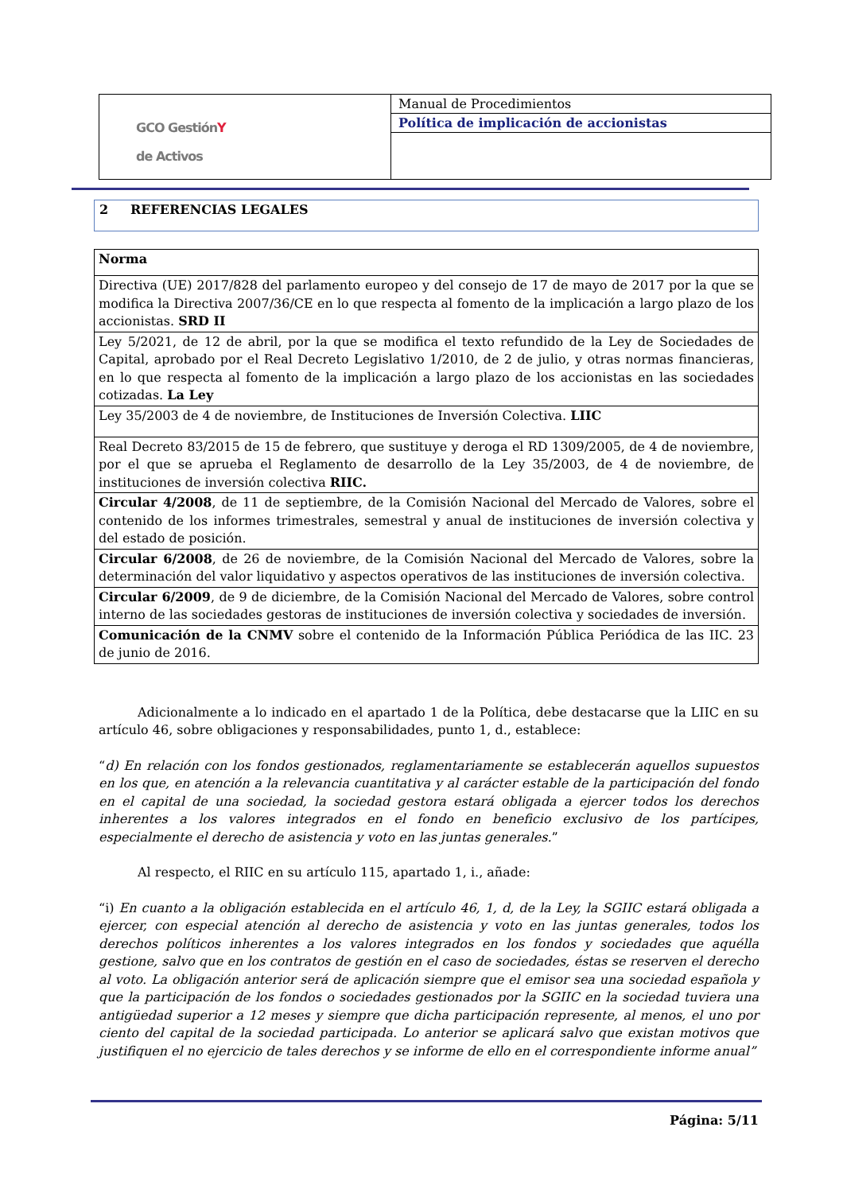| GCO Gestión Y de Activos | Manual de Procedimientos |
| | Política de implicación de accionistas |
2 REFERENCIAS LEGALES
| Norma |
| --- |
| Directiva (UE) 2017/828 del parlamento europeo y del consejo de 17 de mayo de 2017 por la que se modifica la Directiva 2007/36/CE en lo que respecta al fomento de la implicación a largo plazo de los accionistas. SRD II |
| Ley 5/2021, de 12 de abril, por la que se modifica el texto refundido de la Ley de Sociedades de Capital, aprobado por el Real Decreto Legislativo 1/2010, de 2 de julio, y otras normas financieras, en lo que respecta al fomento de la implicación a largo plazo de los accionistas en las sociedades cotizadas. La Ley |
| Ley 35/2003 de 4 de noviembre, de Instituciones de Inversión Colectiva. LIIC |
| Real Decreto 83/2015 de 15 de febrero, que sustituye y deroga el RD 1309/2005, de 4 de noviembre, por el que se aprueba el Reglamento de desarrollo de la Ley 35/2003, de 4 de noviembre, de instituciones de inversión colectiva RIIC. |
| Circular 4/2008 , de 11 de septiembre, de la Comisión Nacional del Mercado de Valores, sobre el contenido de los informes trimestrales, semestral y anual de instituciones de inversión colectiva y del estado de posición. |
| Circular 6/2008 , de 26 de noviembre, de la Comisión Nacional del Mercado de Valores, sobre la determinación del valor liquidativo y aspectos operativos de las instituciones de inversión colectiva. |
| Circular 6/2009 , de 9 de diciembre, de la Comisión Nacional del Mercado de Valores, sobre control interno de las sociedades gestoras de instituciones de inversión colectiva y sociedades de inversión. |
| Comunicación de la CNMV sobre el contenido de la Información Pública Periódica de las IIC. 23 de junio de 2016. |
Adicionalmente a lo indicado en el apartado 1 de la Política, debe destacarse que la LIIC en su artículo 46, sobre obligaciones y responsabilidades, punto 1, d., establece:
“d) En relación con los fondos gestionados, reglamentariamente se establecerán aquellos supuestos en los que, en atención a la relevancia cuantitativa y al carácter estable de la participación del fondo en el capital de una sociedad, la sociedad gestora estará obligada a ejercer todos los derechos inherentes a los valores integrados en el fondo en beneficio exclusivo de los partícipes, especialmente el derecho de asistencia y voto en las juntas generales.”
Al respecto, el RIIC en su artículo 115, apartado 1, i., añade:
“i) En cuanto a la obligación establecida en el artículo 46, 1, d, de la Ley, la SGIIC estará obligada a ejercer, con especial atención al derecho de asistencia y voto en las juntas generales, todos los derechos políticos inherentes a los valores integrados en los fondos y sociedades que aquélla gestione, salvo que en los contratos de gestión en el caso de sociedades, éstas se reserven el derecho al voto. La obligación anterior será de aplicación siempre que el emisor sea una sociedad española y que la participación de los fondos o sociedades gestionados por la SGIIC en la sociedad tuviera una antigüedad superior a 12 meses y siempre que dicha participación represente, al menos, el uno por ciento del capital de la sociedad participada. Lo anterior se aplicará salvo que existan motivos que justifiquen el no ejercicio de tales derechos y se informe de ello en el correspondiente informe anual”
Página: 5/11